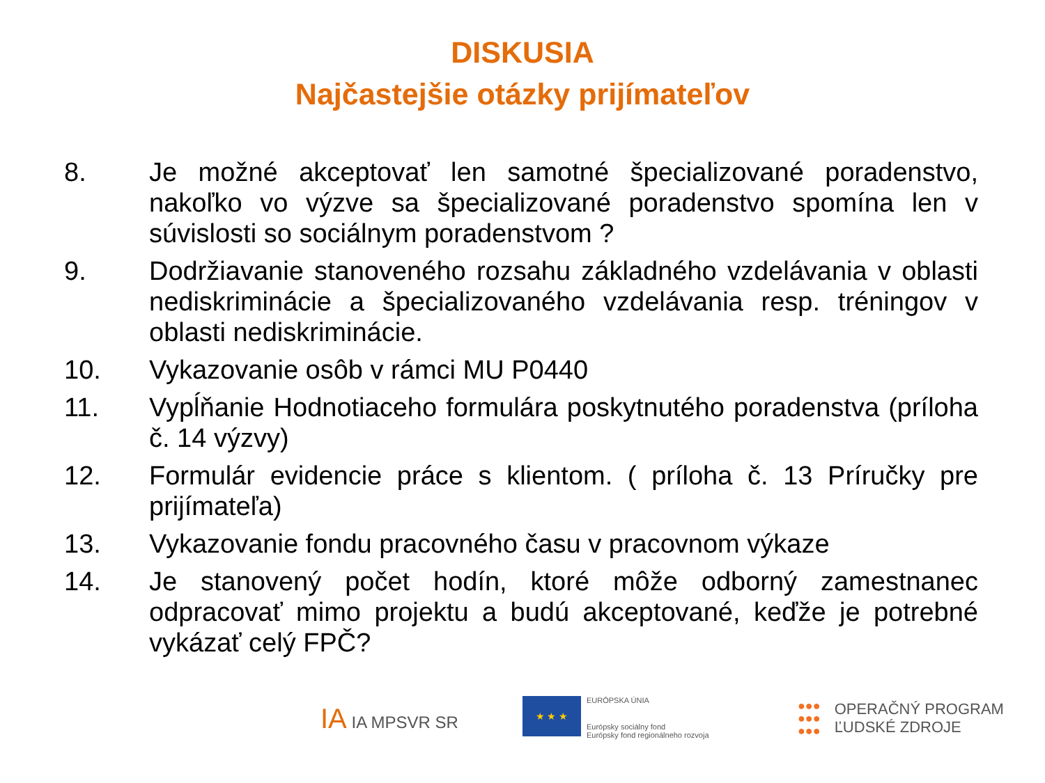DISKUSIA
Najčastejšie otázky prijímateľov
8. Je možné akceptovať len samotné špecializované poradenstvo, nakoľko vo výzve sa špecializované poradenstvo spomína len v súvislosti so sociálnym poradenstvom ?
9. Dodržiavanie stanoveného rozsahu základného vzdelávania v oblasti nediskriminácie a špecializovaného vzdelávania resp. tréningov v oblasti nediskriminácie.
10. Vykazovanie osôb v rámci MU P0440
11. Vypĺňanie Hodnotiaceho formulára poskytnutého poradenstva (príloha č. 14 výzvy)
12. Formulár evidencie práce s klientom. ( príloha č. 13 Príručky pre prijímateľa)
13. Vykazovanie fondu pracovného času v pracovnom výkaze
14. Je stanovený počet hodín, ktoré môže odborný zamestnanec odpracovať mimo projektu a budú akceptované, keďže je potrebné vykázať celý FPČ?
IA IA MPSVR SR
★ ★ ★
EURÓPSKA ÚNIA
Európsky sociálny fond
Európsky fond regionálneho rozvoja
●●●
●●●
●●●
OPERAČNÝ PROGRAM
ĽUDSKÉ ZDROJE